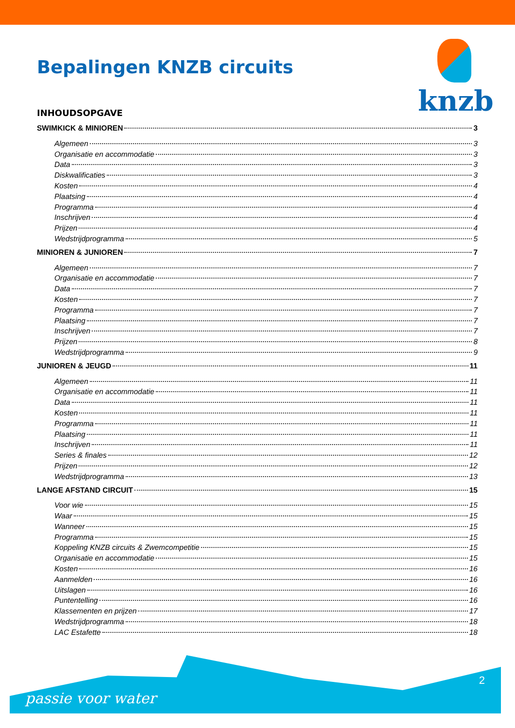Bepalingen KNZB circuits
knzb
INHOUDSOPGAVE
SWIMKICK & MINIOREN 3
Algemeen 3
Organisatie en accommodatie 3
Data 3
Diskwalificaties 3
Kosten 4
Plaatsing 4
Programma 4
Inschrijven 4
Prijzen 4
Wedstrijdprogramma 5
MINIOREN & JUNIOREN 7
Algemeen 7
Organisatie en accommodatie 7
Data 7
Kosten 7
Programma 7
Plaatsing 7
Inschrijven 7
Prijzen 8
Wedstrijdprogramma 9
JUNIOREN & JEUGD 11
Algemeen 11
Organisatie en accommodatie 11
Data 11
Kosten 11
Programma 11
Plaatsing 11
Inschrijven 11
Series & finales 12
Prijzen 12
Wedstrijdprogramma 13
LANGE AFSTAND CIRCUIT 15
Voor wie 15
Waar 15
Wanneer 15
Programma 15
Koppeling KNZB circuits & Zwemcompetitie 15
Organisatie en accommodatie 15
Kosten 16
Aanmelden 16
Uitslagen 16
Puntentelling 16
Klassementen en prijzen 17
Wedstrijdprogramma 18
LAC Estafette 18
2
passie voor water